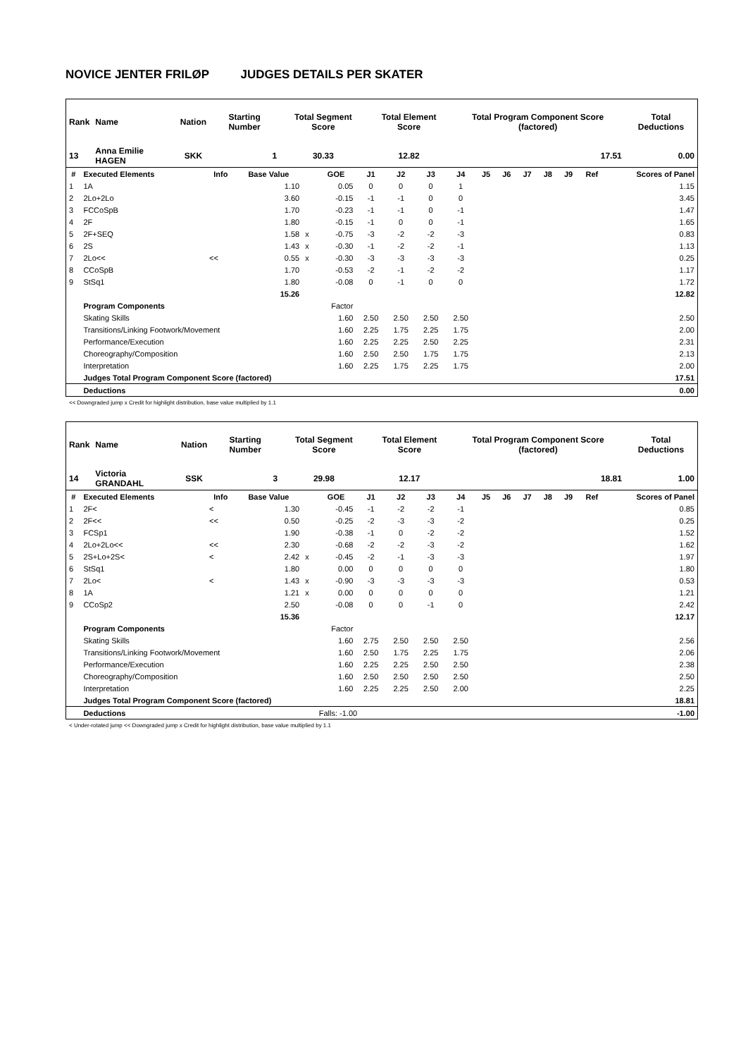NOVICE JENTER FRILØP JUDGES DETAILS PER SKATER
| Rank | Name | Nation | Starting Number | Total Segment Score | Total Element Score | Total Program Component Score (factored) | Total Deductions |
| --- | --- | --- | --- | --- | --- | --- | --- |
| 13 | Anna Emilie HAGEN | SKK | 1 | 30.33 | 12.82 | 17.51 | 0.00 |
| # | Executed Elements | Info | Base Value | | GOE | J1 | J2 | J3 | J4 | J5 | J6 | J7 | J8 | J9 | Ref | Scores of Panel |
| --- | --- | --- | --- | --- | --- | --- | --- | --- | --- | --- | --- | --- | --- | --- | --- | --- |
| 1 | 1A | | 1.10 | | 0.05 | 0 | 0 | 0 | 1 | | | | | | | 1.15 |
| 2 | 2Lo+2Lo | | 3.60 | | -0.15 | -1 | -1 | 0 | 0 | | | | | | | 3.45 |
| 3 | FCCoSpB | | 1.70 | | -0.23 | -1 | -1 | 0 | -1 | | | | | | | 1.47 |
| 4 | 2F | | 1.80 | | -0.15 | -1 | 0 | 0 | -1 | | | | | | | 1.65 |
| 5 | 2F+SEQ | | 1.58 | x | -0.75 | -3 | -2 | -2 | -3 | | | | | | | 0.83 |
| 6 | 2S | | 1.43 | x | -0.30 | -1 | -2 | -2 | -1 | | | | | | | 1.13 |
| 7 | 2Lo<< | << | 0.55 | x | -0.30 | -3 | -3 | -3 | -3 | | | | | | | 0.25 |
| 8 | CCoSpB | | 1.70 | | -0.53 | -2 | -1 | -2 | -2 | | | | | | | 1.17 |
| 9 | StSq1 | | 1.80 | | -0.08 | 0 | -1 | 0 | 0 | | | | | | | 1.72 |
| | | | 15.26 | | | | | | | | | | | | | 12.82 |
| | Program Components | | | | Factor | | | | | | | | | | | |
| | Skating Skills | | | | 1.60 | 2.50 | 2.50 | 2.50 | 2.50 | | | | | | | 2.50 |
| | Transitions/Linking Footwork/Movement | | | | 1.60 | 2.25 | 1.75 | 2.25 | 1.75 | | | | | | | 2.00 |
| | Performance/Execution | | | | 1.60 | 2.25 | 2.25 | 2.50 | 2.25 | | | | | | | 2.31 |
| | Choreography/Composition | | | | 1.60 | 2.50 | 2.50 | 1.75 | 1.75 | | | | | | | 2.13 |
| | Interpretation | | | | 1.60 | 2.25 | 1.75 | 2.25 | 1.75 | | | | | | | 2.00 |
| | Judges Total Program Component Score (factored) | | | | | | | | | | | | | | | 17.51 |
| | Deductions | | | | | | | | | | | | | | | 0.00 |
<< Downgraded jump x Credit for highlight distribution, base value multiplied by 1.1
| Rank | Name | Nation | Starting Number | Total Segment Score | Total Element Score | Total Program Component Score (factored) | Total Deductions |
| --- | --- | --- | --- | --- | --- | --- | --- |
| 14 | Victoria GRANDAHL | SSK | 3 | 29.98 | 12.17 | 18.81 | 1.00 |
| # | Executed Elements | Info | Base Value | | GOE | J1 | J2 | J3 | J4 | J5 | J6 | J7 | J8 | J9 | Ref | Scores of Panel |
| --- | --- | --- | --- | --- | --- | --- | --- | --- | --- | --- | --- | --- | --- | --- | --- | --- |
| 1 | 2F< | < | 1.30 | | -0.45 | -1 | -2 | -2 | -1 | | | | | | | 0.85 |
| 2 | 2F<< | << | 0.50 | | -0.25 | -2 | -3 | -3 | -2 | | | | | | | 0.25 |
| 3 | FCSp1 | | 1.90 | | -0.38 | -1 | 0 | -2 | -2 | | | | | | | 1.52 |
| 4 | 2Lo+2Lo<< | << | 2.30 | | -0.68 | -2 | -2 | -3 | -2 | | | | | | | 1.62 |
| 5 | 2S+Lo+2S< | < | 2.42 | x | -0.45 | -2 | -1 | -3 | -3 | | | | | | | 1.97 |
| 6 | StSq1 | | 1.80 | | 0.00 | 0 | 0 | 0 | 0 | | | | | | | 1.80 |
| 7 | 2Lo< | < | 1.43 | x | -0.90 | -3 | -3 | -3 | -3 | | | | | | | 0.53 |
| 8 | 1A | | 1.21 | x | 0.00 | 0 | 0 | 0 | 0 | | | | | | | 1.21 |
| 9 | CCoSp2 | | 2.50 | | -0.08 | 0 | 0 | -1 | 0 | | | | | | | 2.42 |
| | | | 15.36 | | | | | | | | | | | | | 12.17 |
| | Program Components | | | | Factor | | | | | | | | | | | |
| | Skating Skills | | | | 1.60 | 2.75 | 2.50 | 2.50 | 2.50 | | | | | | | 2.56 |
| | Transitions/Linking Footwork/Movement | | | | 1.60 | 2.50 | 1.75 | 2.25 | 1.75 | | | | | | | 2.06 |
| | Performance/Execution | | | | 1.60 | 2.25 | 2.25 | 2.50 | 2.50 | | | | | | | 2.38 |
| | Choreography/Composition | | | | 1.60 | 2.50 | 2.50 | 2.50 | 2.50 | | | | | | | 2.50 |
| | Interpretation | | | | 1.60 | 2.25 | 2.25 | 2.50 | 2.00 | | | | | | | 2.25 |
| | Judges Total Program Component Score (factored) | | | | | | | | | | | | | | | 18.81 |
| | Deductions | | | | Falls: -1.00 | | | | | | | | | | | -1.00 |
< Under-rotated jump << Downgraded jump x Credit for highlight distribution, base value multiplied by 1.1